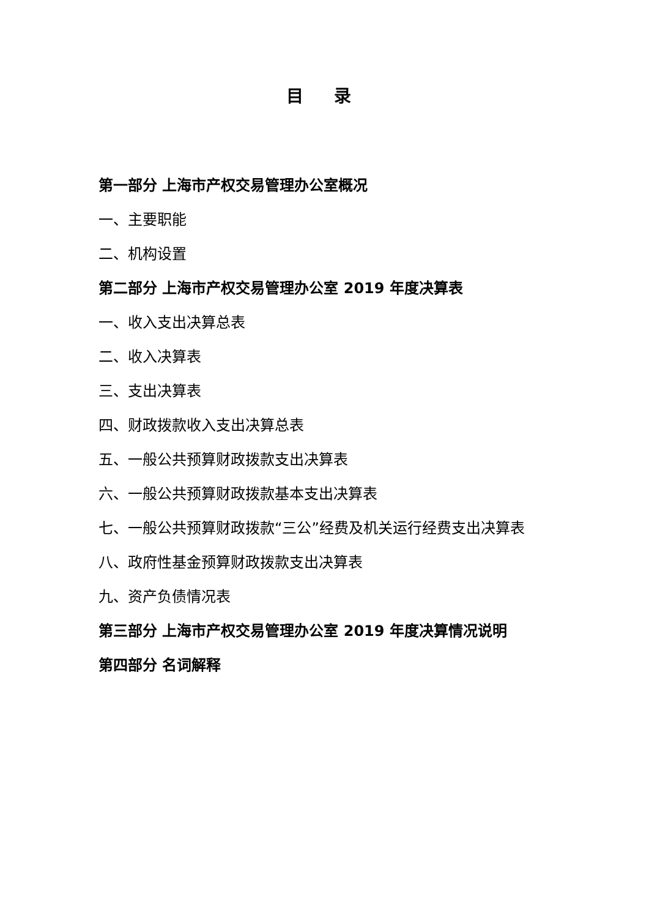目 录
第一部分 上海市产权交易管理办公室概况
一、主要职能
二、机构设置
第二部分 上海市产权交易管理办公室 2019 年度决算表
一、收入支出决算总表
二、收入决算表
三、支出决算表
四、财政拨款收入支出决算总表
五、一般公共预算财政拨款支出决算表
六、一般公共预算财政拨款基本支出决算表
七、一般公共预算财政拨款“三公”经费及机关运行经费支出决算表
八、政府性基金预算财政拨款支出决算表
九、资产负债情况表
第三部分 上海市产权交易管理办公室 2019 年度决算情况说明
第四部分 名词解释